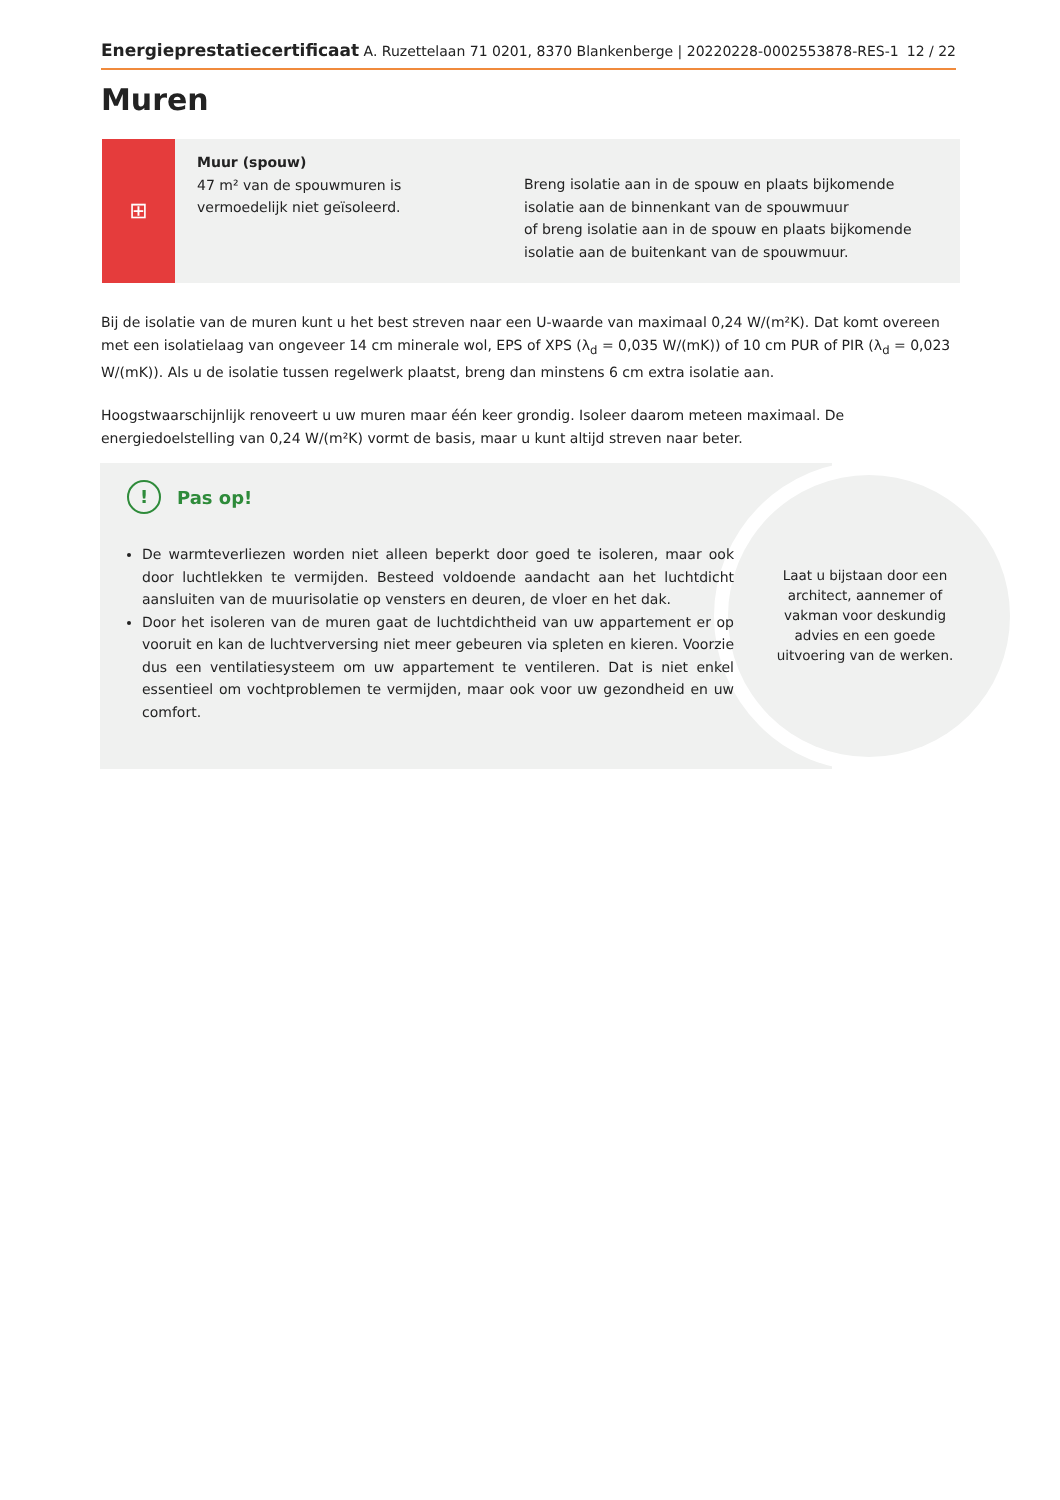Energieprestatiecertificaat A. Ruzettelaan 71 0201, 8370 Blankenberge | 20220228-0002553878-RES-1 12 / 22
Muren
⊞
Muur (spouw)
47 m² van de spouwmuren is vermoedelijk niet geïsoleerd.
Breng isolatie aan in de spouw en plaats bijkomende isolatie aan de binnenkant van de spouwmuur
of breng isolatie aan in de spouw en plaats bijkomende isolatie aan de buitenkant van de spouwmuur.
Bij de isolatie van de muren kunt u het best streven naar een U-waarde van maximaal 0,24 W/(m²K). Dat komt overeen met een isolatielaag van ongeveer 14 cm minerale wol, EPS of XPS (λ<sub>d</sub> = 0,035 W/(mK)) of 10 cm PUR of PIR (λ<sub>d</sub> = 0,023 W/(mK)). Als u de isolatie tussen regelwerk plaatst, breng dan minstens 6 cm extra isolatie aan.
Hoogstwaarschijnlijk renoveert u uw muren maar één keer grondig. Isoleer daarom meteen maximaal. De energiedoelstelling van 0,24 W/(m²K) vormt de basis, maar u kunt altijd streven naar beter.
!
Pas op!
De warmteverliezen worden niet alleen beperkt door goed te isoleren, maar ook door luchtlekken te vermijden. Besteed voldoende aandacht aan het luchtdicht aansluiten van de muurisolatie op vensters en deuren, de vloer en het dak.
Door het isoleren van de muren gaat de luchtdichtheid van uw appartement er op vooruit en kan de luchtverversing niet meer gebeuren via spleten en kieren. Voorzie dus een ventilatiesysteem om uw appartement te ventileren. Dat is niet enkel essentieel om vochtproblemen te vermijden, maar ook voor uw gezondheid en uw comfort.
Laat u bijstaan door een architect, aannemer of vakman voor deskundig advies en een goede uitvoering van de werken.